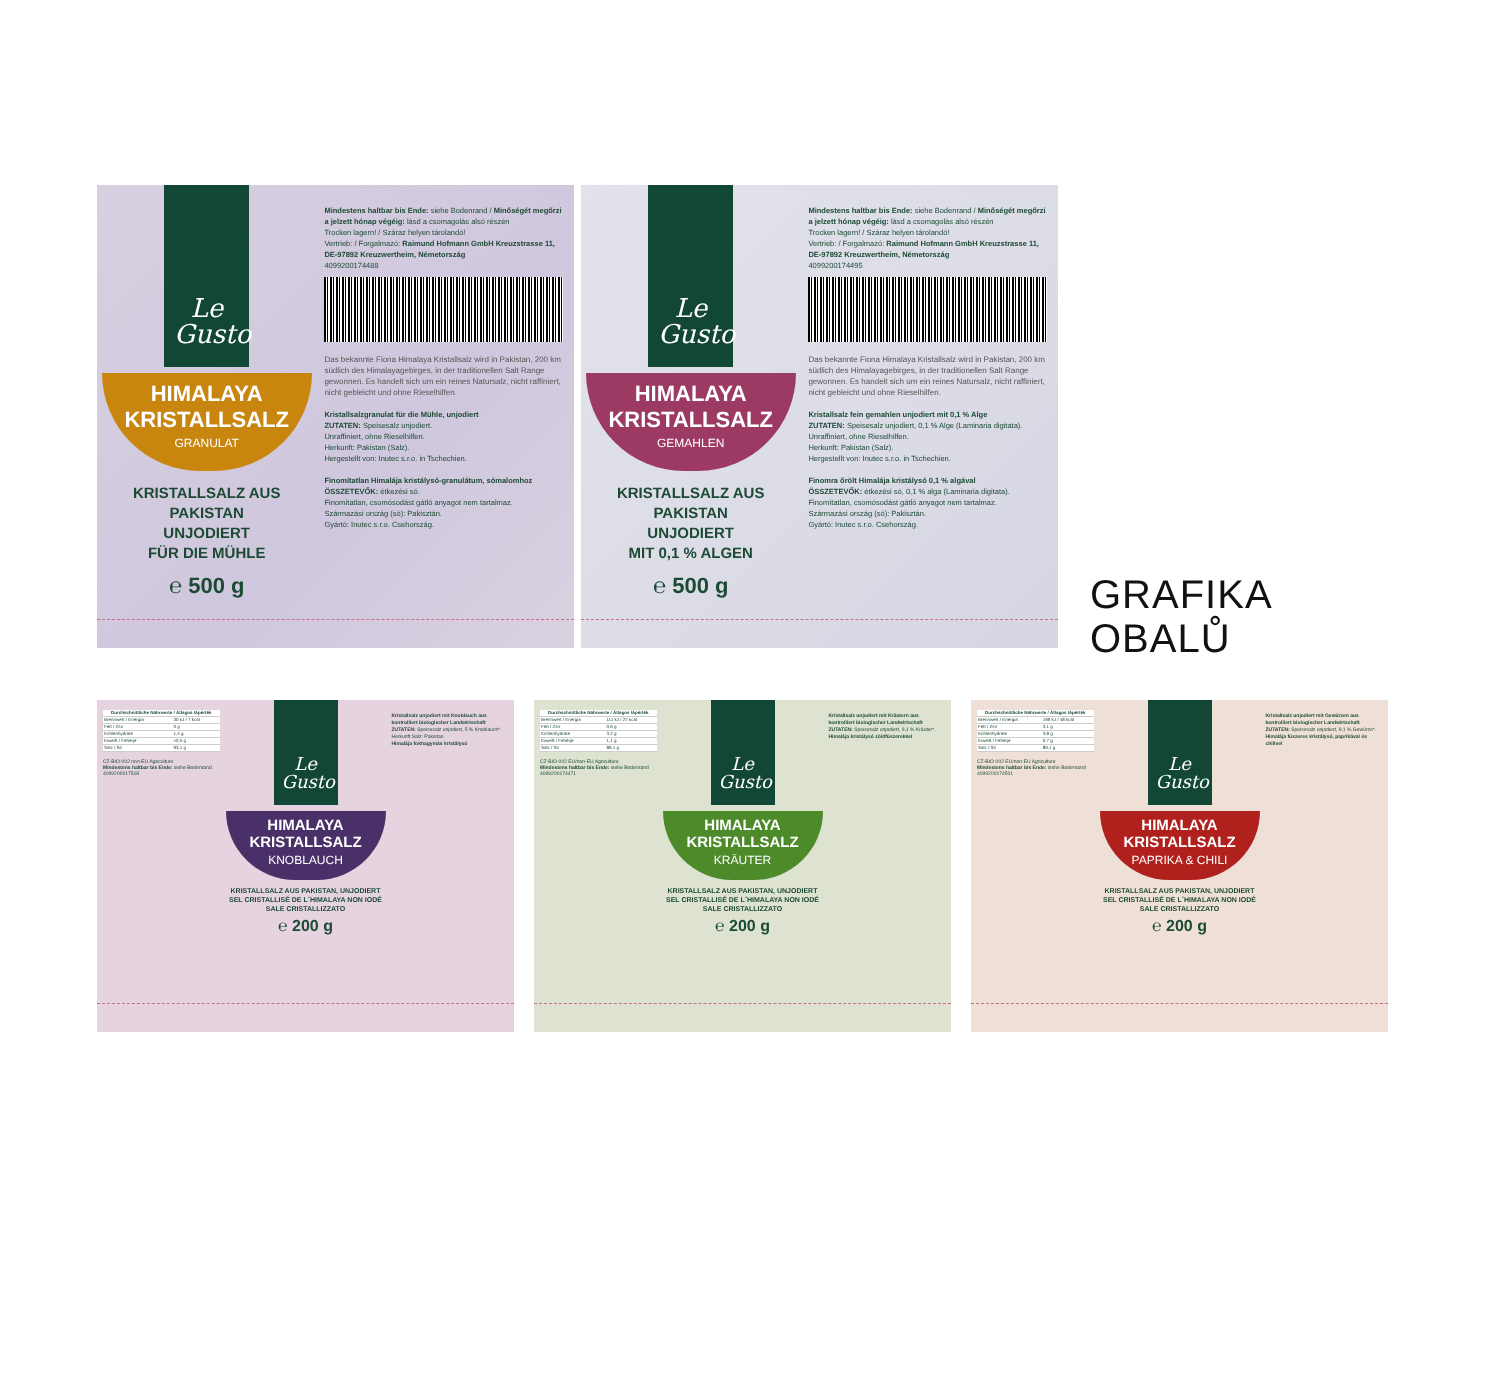Le Gusto
HIMALAYA
KRISTALLSALZ
GRANULAT
KRISTALLSALZ AUS PAKISTAN
UNJODIERT
FÜR DIE MÜHLE
℮ 500 g
Mindestens haltbar bis Ende: siehe Bodenrand / Minőségét megőrzi a jelzett hónap végéig: lásd a csomagolás alsó részén
Trocken lagern! / Száraz helyen tárolandó!
Vertrieb: / Forgalmazó: Raimund Hofmann GmbH Kreuzstrasse 11, DE-97892 Kreuzwertheim, Németország
4099200174488
Das bekannte Fiona Himalaya Kristallsalz wird in Pakistan, 200 km südlich des Himalayagebirges, in der traditionellen Salt Range gewonnen. Es handelt sich um ein reines Natursalz, nicht raffiniert, nicht gebleicht und ohne Rieselhilfen.
Kristallsalzgranulat für die Mühle, unjodiert
ZUTATEN: Speisesalz unjodiert.
Unraffiniert, ohne Rieselhilfen.
Herkunft: Pakistan (Salz).
Hergestellt von: Inutec s.r.o. in Tschechien.
Finomítatlan Himalája kristálysó-granulátum, sómalomhoz
ÖSSZETEVŐK: étkezési só.
Finomítatlan, csomósodást gátló anyagot nem tartalmaz.
Származási ország (só): Pakisztán.
Gyártó: Inutec s.r.o. Csehország.
Le Gusto
HIMALAYA
KRISTALLSALZ
GEMAHLEN
KRISTALLSALZ AUS PAKISTAN
UNJODIERT
MIT 0,1 % ALGEN
℮ 500 g
Mindestens haltbar bis Ende: siehe Bodenrand / Minőségét megőrzi a jelzett hónap végéig: lásd a csomagolás alsó részén
Trocken lagern! / Száraz helyen tárolandó!
Vertrieb: / Forgalmazó: Raimund Hofmann GmbH Kreuzstrasse 11, DE-97892 Kreuzwertheim, Németország
4099200174495
Das bekannte Fiona Himalaya Kristallsalz wird in Pakistan, 200 km südlich des Himalayagebirges, in der traditionellen Salt Range gewonnen. Es handelt sich um ein reines Natursalz, nicht raffiniert, nicht gebleicht und ohne Rieselhilfen.
Kristallsalz fein gemahlen unjodiert mit 0,1 % Alge
ZUTATEN: Speisesalz unjodiert, 0,1 % Alge (Laminaria digitata).
Unraffiniert, ohne Rieselhilfen.
Herkunft: Pakistan (Salz).
Hergestellt von: Inutec s.r.o. in Tschechien.
Finomra őrölt Himalája kristálysó 0,1 % algával
ÖSSZETEVŐK: étkezési só, 0,1 % alga (Laminaria digitata).
Finomítatlan, csomósodást gátló anyagot nem tartalmaz.
Származási ország (só): Pakisztán.
Gyártó: Inutec s.r.o. Csehország.
| Durchschnittliche Nährwerte / Átlagos tápérték | |
| --- | --- |
| Brennwert / Energia | 30 kJ / 7 kcal |
| Fett / Zsír | 0 g |
| Kohlenhydrate | 1,4 g |
| Eiweiß / Fehérje | <0,5 g |
| Salz / Só | 93,1 g |
CZ-BIO-002 non-EU Agriculture
Mindestens haltbar bis Ende: siehe Bodenrand
4099200017518
Le Gusto
HIMALAYA
KRISTALLSALZ
KNOBLAUCH
KRISTALLSALZ AUS PAKISTAN, UNJODIERT
SEL CRISTALLISÉ DE L´HIMALAYA NON IODÉ
SALE CRISTALLIZZATO
℮ 200 g
Kristallsalz unjodiert mit Knoblauch aus kontrolliert biologischer Landwirtschaft
ZUTATEN: Speisesalz unjodiert, 5 % Knoblauch*.
Herkunft Salz: Pakistan
Himalája fokhagymás kristálysó
| Durchschnittliche Nährwerte / Átlagos tápérték | |
| --- | --- |
| Brennwert / Energia | 111 kJ / 27 kcal |
| Fett / Zsír | 0,6 g |
| Kohlenhydrate | 3,2 g |
| Eiweiß / Fehérje | 1,1 g |
| Salz / Só | 89,1 g |
CZ-BIO-002 EU/non-EU Agriculture
Mindestens haltbar bis Ende: siehe Bodenrand
4099200174471
Le Gusto
HIMALAYA
KRISTALLSALZ
KRÄUTER
KRISTALLSALZ AUS PAKISTAN, UNJODIERT
SEL CRISTALLISÉ DE L´HIMALAYA NON IODÉ
SALE CRISTALLIZZATO
℮ 200 g
Kristallsalz unjodiert mit Kräutern aus kontrolliert biologischer Landwirtschaft
ZUTATEN: Speisesalz unjodiert, 9,1 % Kräuter*.
Himalája kristálysó zöldfűszerekkel
| Durchschnittliche Nährwerte / Átlagos tápérték | |
| --- | --- |
| Brennwert / Energia | 199 kJ / 48 kcal |
| Fett / Zsír | 3,1 g |
| Kohlenhydrate | 3,8 g |
| Eiweiß / Fehérje | 0,7 g |
| Salz / Só | 89,1 g |
CZ-BIO-002 EU/non-EU Agriculture
Mindestens haltbar bis Ende: siehe Bodenrand
4099200174501
Le Gusto
HIMALAYA
KRISTALLSALZ
PAPRIKA & CHILI
KRISTALLSALZ AUS PAKISTAN, UNJODIERT
SEL CRISTALLISÉ DE L´HIMALAYA NON IODÉ
SALE CRISTALLIZZATO
℮ 200 g
Kristallsalz unjodiert mit Gewürzen aus kontrolliert biologischer Landwirtschaft
ZUTATEN: Speisesalz unjodiert, 9,1 % Gewürze*.
Himalája fűszeres kristálysó, paprikával és chilivel
GRAFIKA
OBALŮ